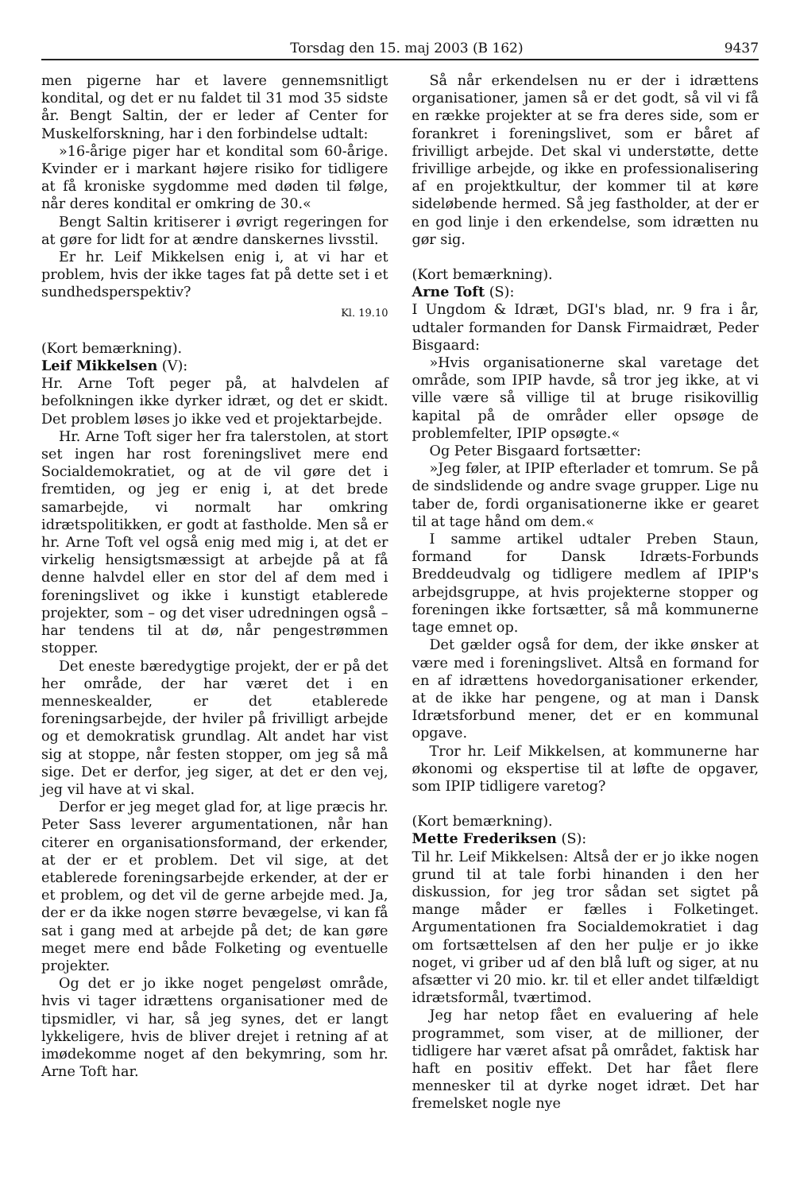Torsdag den 15. maj 2003 (B 162) 9437
men pigerne har et lavere gennemsnitligt kondital, og det er nu faldet til 31 mod 35 sidste år. Bengt Saltin, der er leder af Center for Muskelforskning, har i den forbindelse udtalt:
»16-årige piger har et kondital som 60-årige. Kvinder er i markant højere risiko for tidligere at få kroniske sygdomme med døden til følge, når deres kondital er omkring de 30.«
Bengt Saltin kritiserer i øvrigt regeringen for at gøre for lidt for at ændre danskernes livsstil.
Er hr. Leif Mikkelsen enig i, at vi har et problem, hvis der ikke tages fat på dette set i et sundhedsperspektiv?
Kl. 19.10
(Kort bemærkning).
Leif Mikkelsen (V):
Hr. Arne Toft peger på, at halvdelen af befolkningen ikke dyrker idræt, og det er skidt. Det problem løses jo ikke ved et projektarbejde.
Hr. Arne Toft siger her fra talerstolen, at stort set ingen har rost foreningslivet mere end Socialdemokratiet, og at de vil gøre det i fremtiden, og jeg er enig i, at det brede samarbejde, vi normalt har omkring idrætspolitikken, er godt at fastholde. Men så er hr. Arne Toft vel også enig med mig i, at det er virkelig hensigtsmæssigt at arbejde på at få denne halvdel eller en stor del af dem med i foreningslivet og ikke i kunstigt etablerede projekter, som – og det viser udredningen også – har tendens til at dø, når pengestrømmen stopper.
Det eneste bæredygtige projekt, der er på det her område, der har været det i en menneskealder, er det etablerede foreningsarbejde, der hviler på frivilligt arbejde og et demokratisk grundlag. Alt andet har vist sig at stoppe, når festen stopper, om jeg så må sige. Det er derfor, jeg siger, at det er den vej, jeg vil have at vi skal.
Derfor er jeg meget glad for, at lige præcis hr. Peter Sass leverer argumentationen, når han citerer en organisationsformand, der erkender, at der er et problem. Det vil sige, at det etablerede foreningsarbejde erkender, at der er et problem, og det vil de gerne arbejde med. Ja, der er da ikke nogen større bevægelse, vi kan få sat i gang med at arbejde på det; de kan gøre meget mere end både Folketing og eventuelle projekter.
Og det er jo ikke noget pengeløst område, hvis vi tager idrættens organisationer med de tipsmidler, vi har, så jeg synes, det er langt lykkeligere, hvis de bliver drejet i retning af at imødekomme noget af den bekymring, som hr. Arne Toft har.
Så når erkendelsen nu er der i idrættens organisationer, jamen så er det godt, så vil vi få en række projekter at se fra deres side, som er forankret i foreningslivet, som er båret af frivilligt arbejde. Det skal vi understøtte, dette frivillige arbejde, og ikke en professionalisering af en projektkultur, der kommer til at køre sideløbende hermed. Så jeg fastholder, at der er en god linje i den erkendelse, som idrætten nu gør sig.
(Kort bemærkning).
Arne Toft (S):
I Ungdom & Idræt, DGI's blad, nr. 9 fra i år, udtaler formanden for Dansk Firmaidræt, Peder Bisgaard:
»Hvis organisationerne skal varetage det område, som IPIP havde, så tror jeg ikke, at vi ville være så villige til at bruge risikovillig kapital på de områder eller opsøge de problemfelter, IPIP opsøgte.«
Og Peter Bisgaard fortsætter:
»Jeg føler, at IPIP efterlader et tomrum. Se på de sindslidende og andre svage grupper. Lige nu taber de, fordi organisationerne ikke er gearet til at tage hånd om dem.«
I samme artikel udtaler Preben Staun, formand for Dansk Idræts-Forbunds Breddeudvalg og tidligere medlem af IPIP's arbejdsgruppe, at hvis projekterne stopper og foreningen ikke fortsætter, så må kommunerne tage emnet op.
Det gælder også for dem, der ikke ønsker at være med i foreningslivet. Altså en formand for en af idrættens hovedorganisationer erkender, at de ikke har pengene, og at man i Dansk Idrætsforbund mener, det er en kommunal opgave.
Tror hr. Leif Mikkelsen, at kommunerne har økonomi og ekspertise til at løfte de opgaver, som IPIP tidligere varetog?
(Kort bemærkning).
Mette Frederiksen (S):
Til hr. Leif Mikkelsen: Altså der er jo ikke nogen grund til at tale forbi hinanden i den her diskussion, for jeg tror sådan set sigtet på mange måder er fælles i Folketinget. Argumentationen fra Socialdemokratiet i dag om fortsættelsen af den her pulje er jo ikke noget, vi griber ud af den blå luft og siger, at nu afsætter vi 20 mio. kr. til et eller andet tilfældigt idrætsformål, tværtimod.
Jeg har netop fået en evaluering af hele programmet, som viser, at de millioner, der tidligere har været afsat på området, faktisk har haft en positiv effekt. Det har fået flere mennesker til at dyrke noget idræt. Det har fremelsket nogle nye